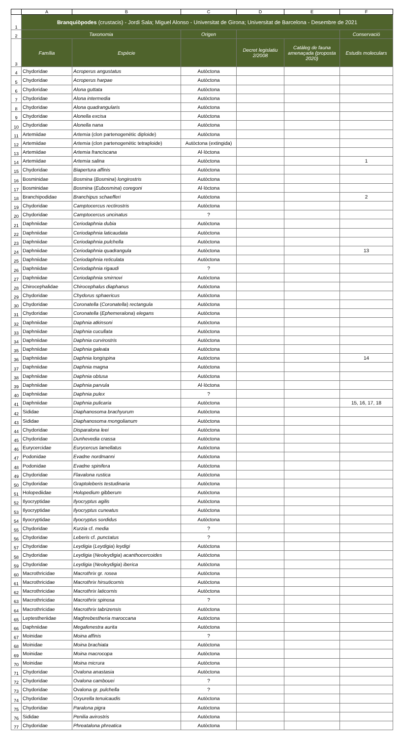| | A | B | C | D | E | F |
| 1 | Branquiòpodes (crustacis) - Jordi Sala; Miguel Alonso - Universitat de Girona; Universitat de Barcelona - Desembre de 2021 | | | | | |
| 2 | Taxonomia | | Origen | | | Conservació |
| 3 | Família | Espècie | | Decret legislatiu 2/2008 | Catàleg de fauna amenaçada (proposta 2020) | Estudis moleculars |
| 4 | Chydoridae | Acroperus angustatus | Autòctona | | | |
| 5 | Chydoridae | Acroperus harpae | Autòctona | | | |
| 6 | Chydoridae | Alona guttata | Autòctona | | | |
| 7 | Chydoridae | Alona intermedia | Autòctona | | | |
| 8 | Chydoridae | Alona quadrangularis | Autòctona | | | |
| 9 | Chydoridae | Alonella excisa | Autòctona | | | |
| 10 | Chydoridae | Alonella nana | Autòctona | | | |
| 11 | Artemiidae | Artemia (clon partenogenètic diploide) | Autòctona | | | |
| 12 | Artemiidae | Artemia (clon partenogenètic tetraploide) | Autòctona (extingida) | | | |
| 13 | Artemiidae | Artemia franciscana | Al·lòctona | | | |
| 14 | Artemiidae | Artemia salina | Autòctona | | | 1 |
| 15 | Chydoridae | Biapertura affinis | Autòctona | | | |
| 16 | Bosminidae | Bosmina ( Bosmina ) longirostris | Autòctona | | | |
| 17 | Bosminidae | Bosmina ( Eubosmina ) coregoni | Al·lòctona | | | |
| 18 | Branchipodidae | Branchipus schaefferi | Autòctona | | | 2 |
| 19 | Chydoridae | Camptocercus rectirostris | Autòctona | | | |
| 20 | Chydoridae | Camptocercus uncinatus | ? | | | |
| 21 | Daphniidae | Ceriodaphnia dubia | Autòctona | | | |
| 22 | Daphniidae | Ceriodaphnia laticaudata | Autòctona | | | |
| 23 | Daphniidae | Ceriodaphnia pulchella | Autòctona | | | |
| 24 | Daphniidae | Ceriodaphnia quadrangula | Autòctona | | | 13 |
| 25 | Daphniidae | Ceriodaphnia reticulata | Autòctona | | | |
| 26 | Daphniidae | Ceriodaphnia rigaudi | ? | | | |
| 27 | Daphniidae | Ceriodaphnia smirnovi | Autòctona | | | |
| 28 | Chirocephalidae | Chirocephalus diaphanus | Autòctona | | | |
| 29 | Chydoridae | Chydorus sphaericus | Autòctona | | | |
| 30 | Chydoridae | Coronatella ( Coronatella ) rectangula | Autòctona | | | |
| 31 | Chydoridae | Coronatella ( Ephemeralona ) elegans | Autòctona | | | |
| 32 | Daphniidae | Daphnia atkinsoni | Autòctona | | | |
| 33 | Daphniidae | Daphnia cucullata | Autòctona | | | |
| 34 | Daphniidae | Daphnia curvirostris | Autòctona | | | |
| 35 | Daphniidae | Daphnia galeata | Autòctona | | | |
| 36 | Daphniidae | Daphnia longispina | Autòctona | | | 14 |
| 37 | Daphniidae | Daphnia magna | Autòctona | | | |
| 38 | Daphniidae | Daphnia obtusa | Autòctona | | | |
| 39 | Daphniidae | Daphnia parvula | Al·lòctona | | | |
| 40 | Daphniidae | Daphnia pulex | ? | | | |
| 41 | Daphniidae | Daphnia pulicaria | Autòctona | | | 15, 16, 17, 18 |
| 42 | Sididae | Diaphanosoma brachyurum | Autòctona | | | |
| 43 | Sididae | Diaphanosoma mongolianum | Autòctona | | | |
| 44 | Chydoridae | Disparalona leei | Autòctona | | | |
| 45 | Chydoridae | Dunhevedia crassa | Autòctona | | | |
| 46 | Eurycercidae | Eurycercus lamellatus | Autòctona | | | |
| 47 | Podonidae | Evadne nordmanni | Autòctona | | | |
| 48 | Podonidae | Evadne spinifera | Autòctona | | | |
| 49 | Chydoridae | Flavalona rustica | Autòctona | | | |
| 50 | Chydoridae | Graptoleberis testudinaria | Autòctona | | | |
| 51 | Holopediidae | Holopedium gibberum | Autòctona | | | |
| 52 | Ilyocryptidae | Ilyocryptus agilis | Autòctona | | | |
| 53 | Ilyocryptidae | Ilyocryptus cuneatus | Autòctona | | | |
| 54 | Ilyocryptidae | Ilyocryptus sordidus | Autòctona | | | |
| 55 | Chydoridae | Kurzia cf. media | ? | | | |
| 56 | Chydoridae | Leberis cf. punctatus | ? | | | |
| 57 | Chydoridae | Leydigia ( Leydigia ) leydigi | Autòctona | | | |
| 58 | Chydoridae | Leydigia ( Neoleydigia ) acanthocercoides | Autòctona | | | |
| 59 | Chydoridae | Leydigia ( Neoleydigia ) iberica | Autòctona | | | |
| 60 | Macrothricidae | Macrothrix gr. rosea | Autòctona | | | |
| 61 | Macrothricidae | Macrothrix hirsuticornis | Autòctona | | | |
| 62 | Macrothricidae | Macrothrix laticornis | Autòctona | | | |
| 63 | Macrothricidae | Macrothrix spinosa | ? | | | |
| 64 | Macrothricidae | Macrothrix tabrizensis | Autòctona | | | |
| 65 | Leptestheriidae | Maghrebestheria maroccana | Autòctona | | | |
| 66 | Daphniidae | Megafenestra aurita | Autòctona | | | |
| 67 | Moinidae | Moina affinis | ? | | | |
| 68 | Moinidae | Moina brachiata | Autòctona | | | |
| 69 | Moinidae | Moina macrocopa | Autòctona | | | |
| 70 | Moinidae | Moina micrura | Autòctona | | | |
| 71 | Chydoridae | Ovalona anastasia | Autòctona | | | |
| 72 | Chydoridae | Ovalona cambouei | ? | | | |
| 73 | Chydoridae | Ovalona gr. pulchella | ? | | | |
| 74 | Chydoridae | Oxyurella tenuicaudis | Autòctona | | | |
| 75 | Chydoridae | Paralona pigra | Autòctona | | | |
| 76 | Sididae | Penilia avirostris | Autòctona | | | |
| 77 | Chydoridae | Phreatalona phreatica | Autòctona | | | |